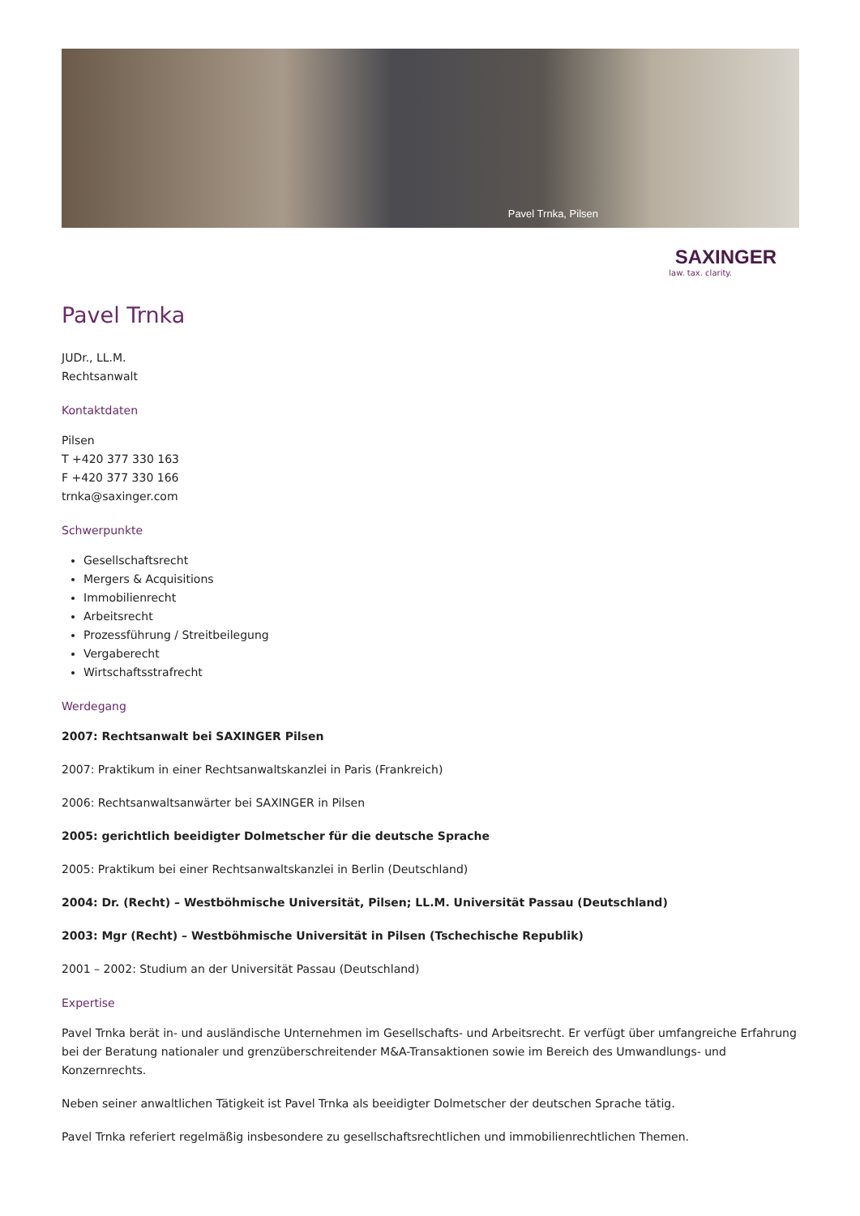Pavel Trnka, Pilsen
SAXINGER
law. tax. clarity.
Pavel Trnka
JUDr., LL.M.
Rechtsanwalt
Kontaktdaten
Pilsen
T +420 377 330 163
F +420 377 330 166
trnka@saxinger.com
Schwerpunkte
Gesellschaftsrecht
Mergers & Acquisitions
Immobilienrecht
Arbeitsrecht
Prozessführung / Streitbeilegung
Vergaberecht
Wirtschaftsstrafrecht
Werdegang
2007: Rechtsanwalt bei SAXINGER Pilsen
2007: Praktikum in einer Rechtsanwaltskanzlei in Paris (Frankreich)
2006: Rechtsanwaltsanwärter bei SAXINGER in Pilsen
2005: gerichtlich beeidigter Dolmetscher für die deutsche Sprache
2005: Praktikum bei einer Rechtsanwaltskanzlei in Berlin (Deutschland)
2004: Dr. (Recht) – Westböhmische Universität, Pilsen; LL.M. Universität Passau (Deutschland)
2003: Mgr (Recht) – Westböhmische Universität in Pilsen (Tschechische Republik)
2001 – 2002: Studium an der Universität Passau (Deutschland)
Expertise
Pavel Trnka berät in- und ausländische Unternehmen im Gesellschafts- und Arbeitsrecht. Er verfügt über umfangreiche Erfahrung bei der Beratung nationaler und grenzüberschreitender M&A-Transaktionen sowie im Bereich des Umwandlungs- und Konzernrechts.
Neben seiner anwaltlichen Tätigkeit ist Pavel Trnka als beeidigter Dolmetscher der deutschen Sprache tätig.
Pavel Trnka referiert regelmäßig insbesondere zu gesellschaftsrechtlichen und immobilienrechtlichen Themen.